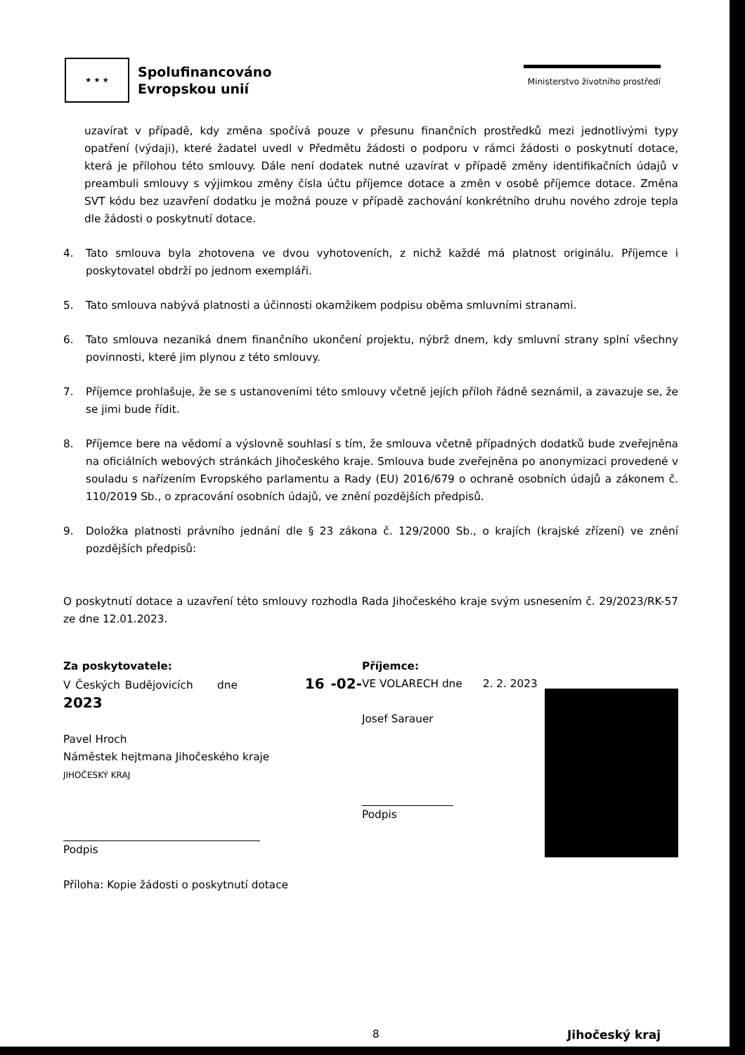★ ★ ★
Spolufinancováno
Evropskou unií
Ministerstvo životního prostředí
uzavírat v případě, kdy změna spočívá pouze v přesunu finančních prostředků mezi jednotlivými typy opatření (výdaji), které žadatel uvedl v Předmětu žádosti o podporu v rámci žádosti o poskytnutí dotace, která je přílohou této smlouvy. Dále není dodatek nutné uzavírat v případě změny identifikačních údajů v preambuli smlouvy s výjimkou změny čísla účtu příjemce dotace a změn v osobě příjemce dotace. Změna SVT kódu bez uzavření dodatku je možná pouze v případě zachování konkrétního druhu nového zdroje tepla dle žádosti o poskytnutí dotace.
4. Tato smlouva byla zhotovena ve dvou vyhotoveních, z nichž každé má platnost originálu. Příjemce i poskytovatel obdrží po jednom exempláři.
5. Tato smlouva nabývá platnosti a účinnosti okamžikem podpisu oběma smluvními stranami.
6. Tato smlouva nezaniká dnem finančního ukončení projektu, nýbrž dnem, kdy smluvní strany splní všechny povinnosti, které jim plynou z této smlouvy.
7. Příjemce prohlašuje, že se s ustanoveními této smlouvy včetně jejích příloh řádně seznámil, a zavazuje se, že se jimi bude řídit.
8. Příjemce bere na vědomí a výslovně souhlasí s tím, že smlouva včetně případných dodatků bude zveřejněna na oficiálních webových stránkách Jihočeského kraje. Smlouva bude zveřejněna po anonymizaci provedené v souladu s nařízením Evropského parlamentu a Rady (EU) 2016/679 o ochraně osobních údajů a zákonem č. 110/2019 Sb., o zpracování osobních údajů, ve znění pozdějších předpisů.
9. Doložka platnosti právního jednání dle § 23 zákona č. 129/2000 Sb., o krajích (krajské zřízení) ve znění pozdějších předpisů:
O poskytnutí dotace a uzavření této smlouvy rozhodla Rada Jihočeského kraje svým usnesením č. 29/2023/RK-57 ze dne 12.01.2023.
Za poskytovatele:
V Českých Budějovicích dne 16 -02- 2023
Pavel Hroch
Náměstek hejtmana Jihočeského kraje
JIHOČESKÝ KRAJ
Podpis
Příloha: Kopie žádosti o poskytnutí dotace
Příjemce:
VE VOLARECH dne 2. 2. 2023
Josef Sarauer
Podpis
8 Jihočeský kraj